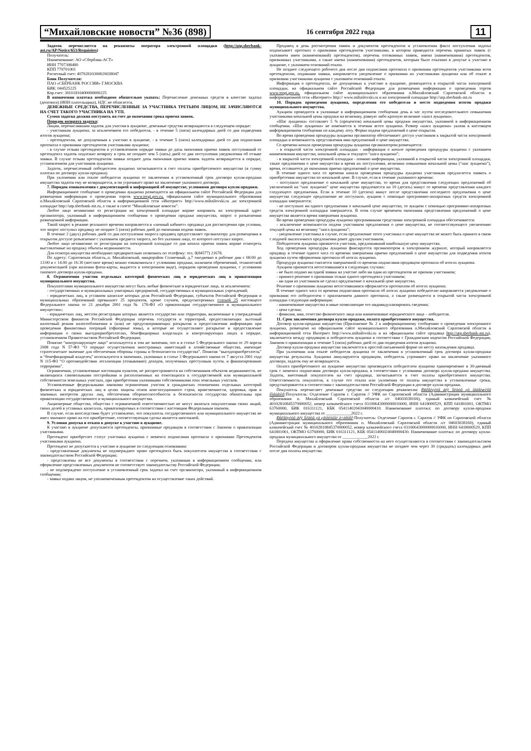“Михайловские новости” №36 (898) 16 сентября 2022 года 11
Задаток перечисляется на реквизиты оператора электронной площадки (http://utp.sberbank-ast.ru/AP/Notice/653/Requisites)
Получатель:
Наименование: АО «Сбербанк-АСТ»
ИНН 7707308480
КПП 770701001
Расчетный счет: 40702810300020038047
Банк Получателя:
ПАО «СБЕРБАНК РОССИИ» Г.МОСКВА
БИК: 044525225
Кор.счет: 30101810400000000225
В назначении платежа необходимо обязательно указать: Перечисление денежных средств в качестве задатка (депозита) (ИНН плательщика), НДС не облагается.
ДЕНЕЖНЫЕ СРЕДСТВА, ПЕРЕЧИСЛЕННЫЕ ЗА УЧАСТНИКА ТРЕТЬИМ ЛИЦОМ, НЕ ЗАЧИСЛЯЮТСЯ НА СЧЕТ ТАКОГО УЧАСТНИКА НА УТП.
Сумма задатка должна поступить на счет до окончания срока приема заявок.
Порядок возврата задатка:
Лицам, перечислившим задаток для участия в аукционе, денежные средства возвращаются в следующем порядке:
- участникам аукциона, за исключением его победителя, - в течение 5 (пяти) календарных дней со дня подведения итогов аукциона;
- претендентам, не допущенным к участию в аукционе, - в течение 5 (пяти) календарных дней со дня подписания протокола о признании претендентов участниками аукциона;
- в случае отзыва претендентом в установленном порядке заявки до даты окончания приема заявок поступивший от претендента задаток подлежит возврату в срок не позднее чем 5 (пять) дней со дня поступления уведомления об отзыве заявки. В случае отзыва претендентом заявки позднее даты окончания приема заявок задаток возвращается в порядке, установленном для участников аукциона.
Задаток, перечисленный победителем аукциона засчитывается в счет оплаты приобретаемого имущества (в сумму платежа по договору купли-продажи).
При уклонении или отказе победителя аукциона от заключения в установленный срок договора купли-продажи имущества задаток ему не возвращается, и он утрачивает право на заключение указанного договора.
7. Порядок ознакомления с документацией и информацией об имуществе, условиями договора купли-продажи.
Информационное сообщение о проведении аукциона размещается на официальном сайте Российской Федерации для размещения информации о проведении торгов www.torgi.gov.ru, официальном сайте муниципального образования п.Михайловский Саратовской области в информационной сети «Интернет» http://www.mihailovski.ru ,на электронной площадке http://utp.sberbank-ast.ru, а также в газете “Михайловские новости”.
Любое лицо независимо от регистрации на электронной площадке вправе направить на электронный адрес организатора, указанный в информационном сообщении о проведении продажи имущества, запрос о разъяснении размещенной информации.
Такой запрос в режиме реального времени направляется в «личный кабинет» продавца для рассмотрения при условии, что запрос поступил продавцу не позднее 5 (пяти) рабочих дней до окончания подачи заявок.
В течение 2 (двух) рабочих дней со дня поступления запроса продавец предоставляет организатору для размещения в открытом доступе разъяснение с указанием предмета запроса, но без указания лица, от которого поступил запрос.
Любое лицо независимо от регистрации на электронной площадке со дня начала приема заявок вправе осмотреть выставленные на продажу объекты недвижимости.
Для осмотра имущества необходимо предварительно позвонить по телефону: тел. 8(84577) 21678.
По адресу: Саратовская область,.п. Михайловский, микрорайон Солнечный, д.7 ежедневно в рабочие дни с 08:00 до 13:00 и с 14.00 до 16:30 (местное время) можно ознакомиться с условиями продажи, наличием обременений, технической документацией (при наличии флеш-карты, выдается в электронном виде), порядком проведения аукциона, с условиями типового договора купли-продажи.
8. Ограничения участия отдельных категорий физических лиц и юридических лиц в приватизации муниципального имущества.
Покупателями муниципального имущества могут быть любые физические и юридические лица, за исключением:
- государственных и муниципальных унитарных предприятий, государственных и муниципальных учреждений;
- юридических лиц, в уставном капитале которых доля Российской Федерации, субъектов Российской Федерации и муниципальных образований превышает 25 процентов, кроме случаев, предусмотренных статьей 25 настоящего Федерального закона от 21 декабря 2001 года № 178-ФЗ «О приватизации государственного и муниципального имущества»;
- юридических лиц, местом регистрации которых является государство или территория, включенные в утверждаемый Министерством финансов Российской Федерации перечень государств и территорий, предоставляющих льготный налоговый режим налогообложения и (или) не предусматривающих раскрытия и предоставления информации при проведении финансовых операций (офшорные зоны), и которые не осуществляют раскрытие и предоставление информации о своих выгодоприобретателях, бенефициарных владельцах и контролирующих лицах в порядке, установленном Правительством Российской Федерации;
Понятие “контролирующее лицо” используется в том же значении, что и в статье 5 Федерального закона от 29 апреля 2008 года N 57-ФЗ “О порядке осуществления иностранных инвестиций в хозяйственные общества, имеющие стратегическое значение для обеспечения обороны страны и безопасности государства”. Понятия “выгодоприобретатель” и “бенефициарный владелец” используются в значениях, указанных в статье 3 Федерального закона от 7 августа 2001 года N 115-ФЗ “О противодействии легализации (отмыванию) доходов, полученных преступным путем, и финансированию терроризма”.
Ограничения, установленные настоящим пунктом, не распространяются на собственников объектов недвижимости, не являющихся самовольными постройками и расположенных на относящихся к государственной или муниципальной собственности земельных участках, при приобретении указанными собственниками этих земельных участков.
Установленные федеральными законами ограничения участия в гражданских отношениях отдельных категорий физических и юридических лиц в целях защиты основ конституционного строя, нравственности, здоровья, прав и законных интересов других лиц, обеспечения обороноспособности и безопасности государства обязательны при приватизации государственного и муниципального имущества.
Акционерные общества, общества с ограниченной ответственностью не могут являться покупателями своих акций, своих долей в уставных капиталах, приватизируемых в соответствии с настоящим Федеральным законом.
В случае, если впоследствии будет установлено, что покупатель государственного или муниципального имущества не имел законное право на его приобретение, соответствующая сделка является ничтожной.
9. Условия допуска и отказа в допуске к участию в аукционе.
К участию в аукционе допускаются претенденты, признанные продавцом в соответствии с Законом о приватизации участниками.
Претендент приобретает статус участника аукциона с момента подписания протокола о признании Претендентов участниками аукциона.
Претендент не допускается к участию в аукционе по следующим основаниям:
- представленные документы не подтверждают право претендента быть покупателем имущества в соответствии с законодательством Российской Федерации;
- представлены не все документы в соответствии с перечнем, указанным в информационном сообщении, или оформление представленных документов не соответствует законодательству Российской Федерации;
- не подтверждено поступление в установленный срок задатка на счет организатора, указанный в информационном сообщении;
- заявка подана лицом, не уполномоченным претендентом на осуществление таких действий.
Продавец в день рассмотрения заявок и документов претендентов и установления факта поступления задатка подписывает протокол о признании претендентов участниками, в котором приводится перечень принятых заявок (с указанием имен (наименований) претендентов), перечень отозванных заявок, имена (наименования) претендентов, признанных участниками, а также имена (наименования) претендентов, которым было отказано в допуске к участию в аукционе, с указанием оснований отказа.
Не позднее следующего рабочего дня после дня подписания протокола о признании претендентов участниками всем претендентам, подавшим заявки, направляется уведомление о признании их участниками аукциона или об отказе в признании участниками аукциона с указанием оснований отказа.
Информация о претендентах, не допущенных к участию в аукционе, размещается в открытой части электронной площадки, на официальном сайте Российской Федерации для размещения информации о проведении торгов www.torgi.gov.ru, официальном сайте муниципального образования п.Михайловский Саратовской области в информационной сети «Интернет» http:// www.mihailovski.ru и на электронной площадке http://utp.sberbank-ast.ru
10. Порядок проведения аукциона, определения его победителя и место подведения итогов продажи муниципального имущества.
Аукцион проводится в указанные в информационном сообщении день и час путем последовательного повышения участниками начальной цены продажи на величину, равную либо кратную величине «шага аукциона».
«Шаг аукциона» составляет 5 % (процентов) начальной цены продажи имущества, указанной в информационном сообщении. «Шаг аукциона» не изменяется в течении всего аукциона. Размер «шага аукциона» указан в настоящем информационном сообщении по каждому лоту. Форма подачи предложений о цене открытая.
Во время проведения процедуры аукциона организатор обеспечивает доступ участников к закрытой части электронной площадки и возможность представления ими предложений о цене имущества.
Со времени начала проведения процедуры аукциона организатором размещается:
- в открытой части электронной площадки - информация о начале проведения процедуры аукциона с указанием наименования имущества, начальной цены и текущего “шага аукциона”;
- в закрытой части электронной площадки - помимо информации, указанной в открытой части электронной площадки, также предложения о цене имущества и время их поступления, величина повышения начальной цены (“шаг аукциона”), время, оставшееся до окончания приема предложений о цене имущества.
В течение одного часа со времени начала проведения процедуры аукциона участникам предлагается заявить о приобретении имущества по начальной цене. В случае, если в течение указанного времени:
- поступило предложение о начальной цене имущества, то время для представления следующих предложений об увеличенной на “шаг аукциона” цене имущества продлевается на 10 (десять) минут со времени представления каждого следующего предложения. Если в течение 10 (десяти) минут после представления последнего предложения о цене имущества следующее предложение не поступило, аукцион с помощью программно-аппаратных средств электронной площадки завершается;
- не поступило ни одного предложения о начальной цене имущества, то аукцион с помощью программно-аппаратных средств электронной площадки завершается. В этом случае временем окончания представления предложений о цене имущества является время завершения аукциона.
Во время проведения процедуры аукциона программными средствами электронной площадки обеспечивается:
- исключение возможности подачи участником предложения о цене имущества, не соответствующего увеличению текущей цены на величину “шага аукциона”;
- уведомление участника в случае, если предложение этого участника о цене имущества не может быть принято в связи с подачей аналогичного предложения ранее другим участником.
Победителем аукциона признается участник, предложивший наибольшую цену имущества.
Ход проведения процедуры аукциона фиксируется организатором в электронном журнале, который направляется продавцу в течение одного часа со времени завершения приема предложений о цене имущества для подведения итогов аукциона путем оформления протокола об итогах аукциона.
Процедура аукциона считается завершенной со времени подписания продавцом протокола об итогах аукциона.
Аукцион признается несостоявшимся в следующих случаях:
- не было подано ни одной заявки на участие либо ни один из претендентов не признан участником;
- принято решение о признании только одного претендента участником;
- ни один из участников не сделал предложение о начальной цене имущества.
Решение о признании аукциона несостоявшимся оформляется протоколом об итогах аукциона.
В течение одного часа со времени подписания протокола об итогах аукциона победителю направляется уведомление о признании его победителем с приложением данного протокола, а также размещается в открытой части электронной площадки следующая информация:
- наименование имущества и иные позволяющие его индивидуализировать сведения;
- цена сделки;
- фамилия, имя, отчество физического лица или наименование юридического лица – победителя.
11. Срок заключения договора купли-продажи, оплата приобретенного имущества.
Договор купли-продажи имущества (Приложение № 2 к информационному сообщению о проведении электронного аукциона, размещено на официальном сайте муниципального образования п.Михайловский Саратовской области в информационной сети Интернет http://www.mihailovski.ru и на официальном сайте продавца http://utp.sberbank-ast.ru), заключается между продавцом и победителем аукциона в соответствии с Гражданским кодексом Российской Федерации, Законом о приватизации в течение 5 (пяти) рабочих дней со дня подведения итогов аукциона.
Договор купли-продажи имущества заключается в простой письменной форме по месту нахождения продавца.
При уклонении или отказе победителя аукциона от заключения в установленный срок договора купли-продажи имущества результаты Аукциона аннулируются продавцом, победитель утрачивает право на заключение указанного договора, задаток ему не возвращается.
Оплата приобретенного на аукционе имущества производится победителем аукциона единовременно в 30-дневный срок с момента подписания договора купли-продажи, в соответствии с условиями договора купли-продажи имущества. Задаток, внесенный покупателем на счет продавца, засчитывается в счет оплаты приобретаемого имущества. Ответственность покупателя, в случае его отказа или уклонения от оплаты имущества в установленные сроки, предусматривается в соответствии с законодательством Российской Федерации в договоре купли-продажи.
Покупатель перечисляет денежные средства по следующим реквизитам: Ðåêâèçèòû äëÿ îïëàòû çà íåäâèæèìîå ïîìåùåíèå: Получатель: Отделение Саратов г. Саратов // УФК по Саратовской области (Администрация муниципального образования п. Михайловский Саратовской области л/с 04603038160), единый казначейский счет № 40102810845370000052, номер казначейского счета 03100643000000016000, ИНН 6418000529, КПП 641801001, ОКТМО 63760000, БИК 016311121, КБК 05411402043040000410. Наименование платежа: по договору купли-продажи муниципального имущества от ____________2022 г.
Ðåêâèçèòû äëÿ îïëàòû çà çåìåëüíûé ó÷àñòîê: Получатель: Отделение Саратов г. Саратов // УФК по Саратовской области (Администрация муниципального образования п. Михайловский Саратовской области л/с 04603038160), единый казначейский счет № 40102810845370000052, номер казначейского счета 03100643000000016000, ИНН 6418000529, КПП 641801001, ОКТМО 63760000, БИК 016311121, КБК 05411406024040000430. Наименование платежа: по договору купли-продажи муниципального имущества от ____________2022 г.
Передача имущества и оформление права собственности на него осуществляются в соответствии с законодательством Российской Федерации и договором купли-продажи имущества не позднее чем через 30 (тридцать) календарных дней после дня оплаты имущества.